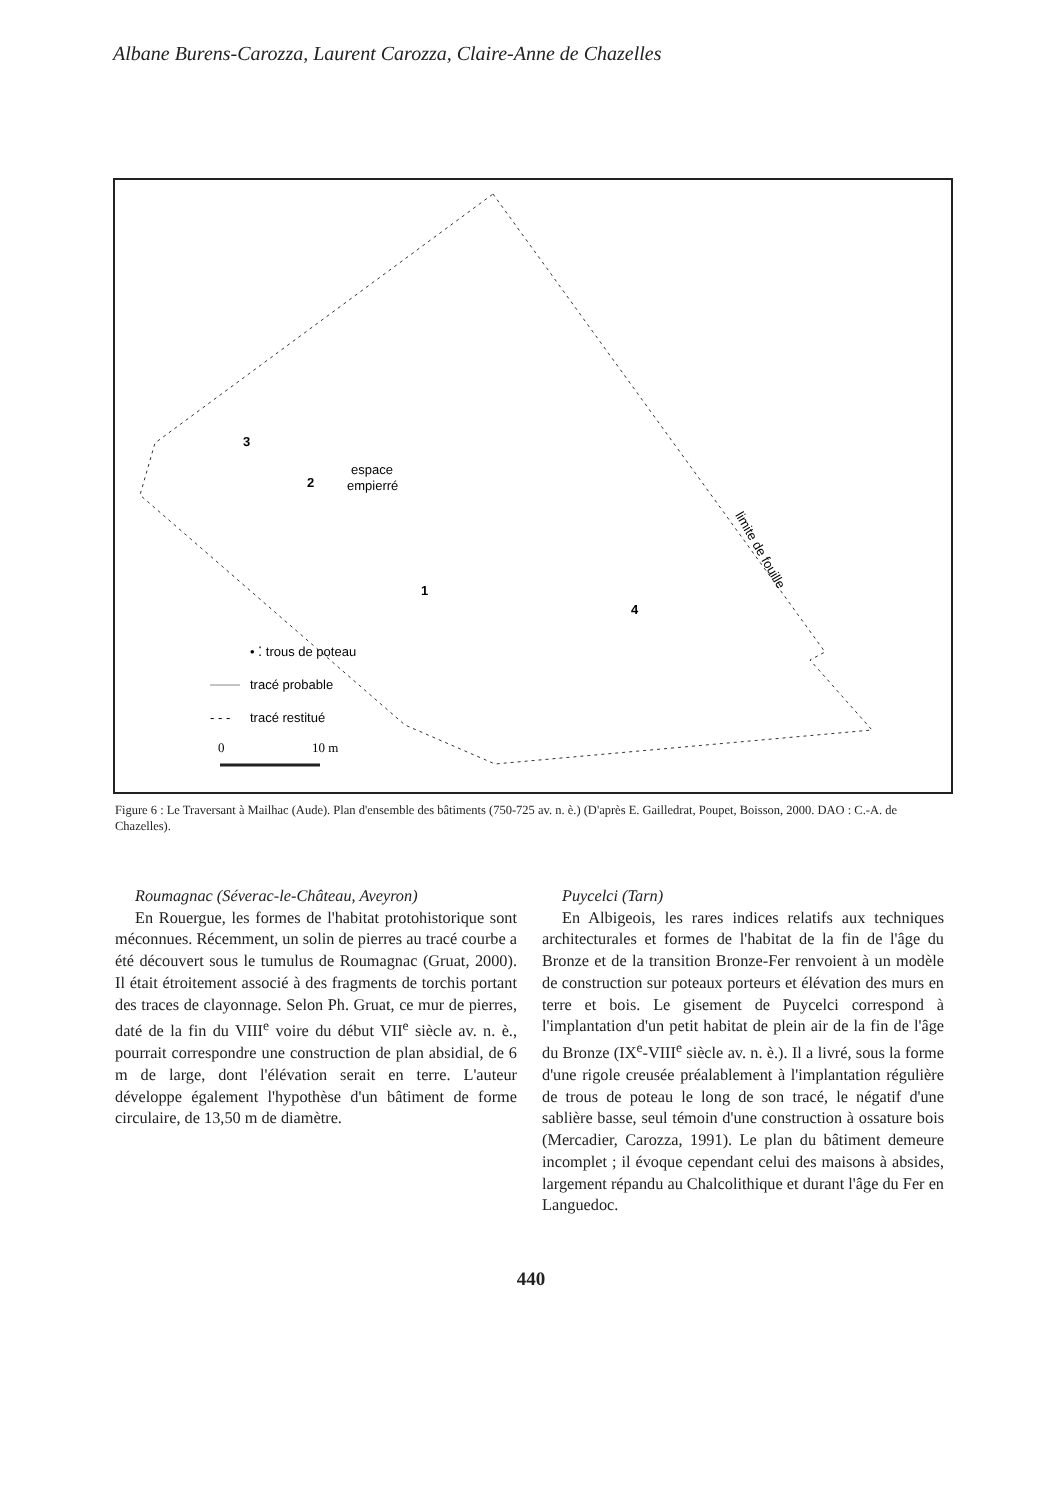Albane Burens-Carozza, Laurent Carozza, Claire-Anne de Chazelles
3
2
espace
empierré
1
4
limite de fouille
• ⁚ trous de poteau
tracé probable
- - -
tracé restitué
0
10 m
Figure 6 : Le Traversant à Mailhac (Aude). Plan d'ensemble des bâtiments (750-725 av. n. è.) (D'après E. Gailledrat, Poupet, Boisson, 2000. DAO : C.-A. de Chazelles).
Roumagnac (Séverac-le-Château, Aveyron)
En Rouergue, les formes de l'habitat protohistorique sont méconnues. Récemment, un solin de pierres au tracé courbe a été découvert sous le tumulus de Roumagnac (Gruat, 2000). Il était étroitement associé à des fragments de torchis portant des traces de clayonnage. Selon Ph. Gruat, ce mur de pierres, daté de la fin du VIII<sup>e</sup> voire du début VII<sup>e</sup> siècle av. n. è., pourrait correspondre une construction de plan absidial, de 6 m de large, dont l'élévation serait en terre. L'auteur développe également l'hypothèse d'un bâtiment de forme circulaire, de 13,50 m de diamètre.
Puycelci (Tarn)
En Albigeois, les rares indices relatifs aux techniques architecturales et formes de l'habitat de la fin de l'âge du Bronze et de la transition Bronze-Fer renvoient à un modèle de construction sur poteaux porteurs et élévation des murs en terre et bois. Le gisement de Puycelci correspond à l'implantation d'un petit habitat de plein air de la fin de l'âge du Bronze (IX<sup>e</sup>-VIII<sup>e</sup> siècle av. n. è.). Il a livré, sous la forme d'une rigole creusée préalablement à l'implantation régulière de trous de poteau le long de son tracé, le négatif d'une sablière basse, seul témoin d'une construction à ossature bois (Mercadier, Carozza, 1991). Le plan du bâtiment demeure incomplet ; il évoque cependant celui des maisons à absides, largement répandu au Chalcolithique et durant l'âge du Fer en Languedoc.
440